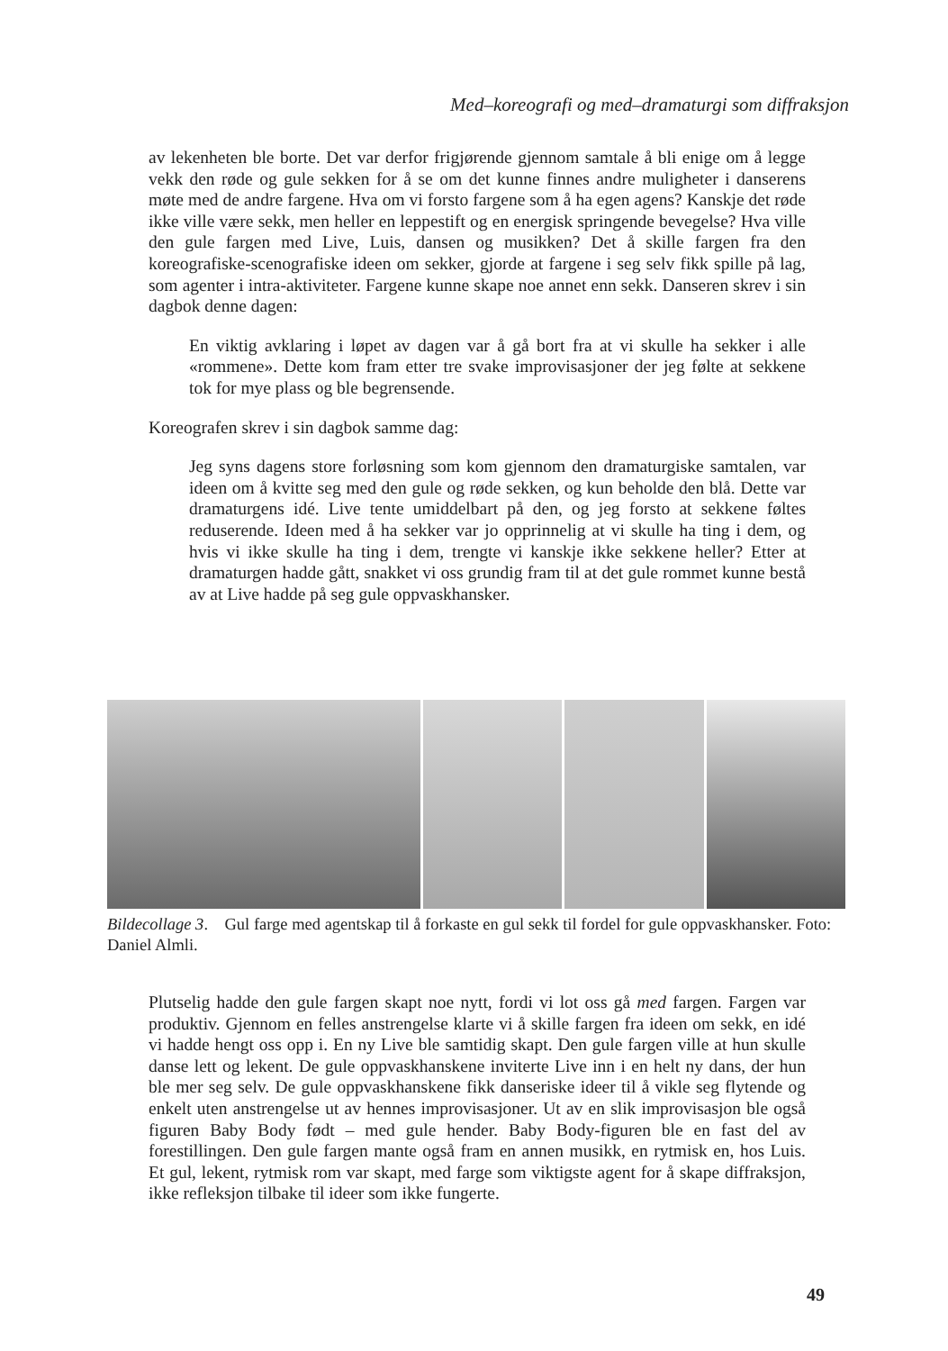Med–koreografi og med–dramaturgi som diffraksjon
av lekenheten ble borte. Det var derfor frigjørende gjennom samtale å bli enige om å legge vekk den røde og gule sekken for å se om det kunne finnes andre muligheter i danserens møte med de andre fargene. Hva om vi forsto fargene som å ha egen agens? Kanskje det røde ikke ville være sekk, men heller en leppestift og en energisk springende bevegelse? Hva ville den gule fargen med Live, Luis, dansen og musikken? Det å skille fargen fra den koreografiske-scenografiske ideen om sekker, gjorde at fargene i seg selv fikk spille på lag, som agenter i intra-aktiviteter. Fargene kunne skape noe annet enn sekk. Danseren skrev i sin dagbok denne dagen:
En viktig avklaring i løpet av dagen var å gå bort fra at vi skulle ha sekker i alle «rommene». Dette kom fram etter tre svake improvisasjoner der jeg følte at sekkene tok for mye plass og ble begrensende.
Koreografen skrev i sin dagbok samme dag:
Jeg syns dagens store forløsning som kom gjennom den dramaturgiske samtalen, var ideen om å kvitte seg med den gule og røde sekken, og kun beholde den blå. Dette var dramaturgens idé. Live tente umiddelbart på den, og jeg forsto at sekkene føltes reduserende. Ideen med å ha sekker var jo opprinnelig at vi skulle ha ting i dem, og hvis vi ikke skulle ha ting i dem, trengte vi kanskje ikke sekkene heller? Etter at dramaturgen hadde gått, snakket vi oss grundig fram til at det gule rommet kunne bestå av at Live hadde på seg gule oppvaskhansker.
Bildecollage 3. Gul farge med agentskap til å forkaste en gul sekk til fordel for gule oppvaskhansker. Foto: Daniel Almli.
Plutselig hadde den gule fargen skapt noe nytt, fordi vi lot oss gå med fargen. Fargen var produktiv. Gjennom en felles anstrengelse klarte vi å skille fargen fra ideen om sekk, en idé vi hadde hengt oss opp i. En ny Live ble samtidig skapt. Den gule fargen ville at hun skulle danse lett og lekent. De gule oppvaskhanskene inviterte Live inn i en helt ny dans, der hun ble mer seg selv. De gule oppvaskhanskene fikk danseriske ideer til å vikle seg flytende og enkelt uten anstrengelse ut av hennes improvisasjoner. Ut av en slik improvisasjon ble også figuren Baby Body født – med gule hender. Baby Body-figuren ble en fast del av forestillingen. Den gule fargen mante også fram en annen musikk, en rytmisk en, hos Luis. Et gul, lekent, rytmisk rom var skapt, med farge som viktigste agent for å skape diffraksjon, ikke refleksjon tilbake til ideer som ikke fungerte.
49